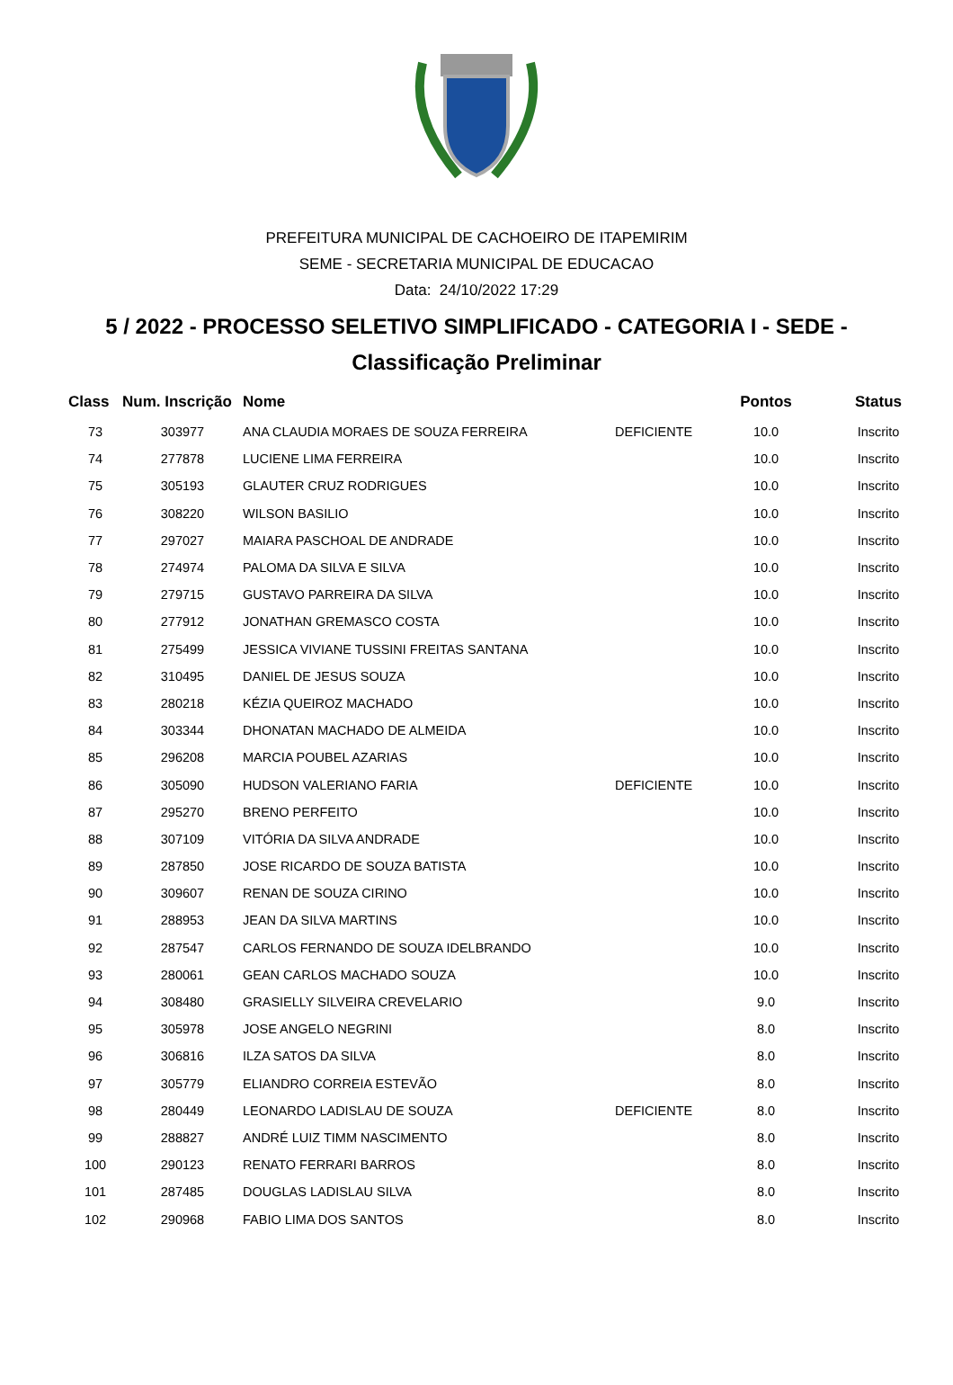PREFEITURA MUNICIPAL DE CACHOEIRO DE ITAPEMIRIM
SEME - SECRETARIA MUNICIPAL DE EDUCACAO
Data: 24/10/2022 17:29
5 / 2022 - PROCESSO SELETIVO SIMPLIFICADO - CATEGORIA I - SEDE -
Classificação Preliminar
| Class | Num. Inscrição | Nome | | Pontos | Status |
| --- | --- | --- | --- | --- | --- |
| 73 | 303977 | ANA CLAUDIA MORAES DE SOUZA FERREIRA | DEFICIENTE | 10.0 | Inscrito |
| 74 | 277878 | LUCIENE LIMA FERREIRA | | 10.0 | Inscrito |
| 75 | 305193 | GLAUTER CRUZ RODRIGUES | | 10.0 | Inscrito |
| 76 | 308220 | WILSON BASILIO | | 10.0 | Inscrito |
| 77 | 297027 | MAIARA PASCHOAL DE ANDRADE | | 10.0 | Inscrito |
| 78 | 274974 | PALOMA DA SILVA E SILVA | | 10.0 | Inscrito |
| 79 | 279715 | GUSTAVO PARREIRA DA SILVA | | 10.0 | Inscrito |
| 80 | 277912 | JONATHAN GREMASCO COSTA | | 10.0 | Inscrito |
| 81 | 275499 | JESSICA VIVIANE TUSSINI FREITAS SANTANA | | 10.0 | Inscrito |
| 82 | 310495 | DANIEL DE JESUS SOUZA | | 10.0 | Inscrito |
| 83 | 280218 | KÉZIA QUEIROZ MACHADO | | 10.0 | Inscrito |
| 84 | 303344 | DHONATAN MACHADO DE ALMEIDA | | 10.0 | Inscrito |
| 85 | 296208 | MARCIA POUBEL AZARIAS | | 10.0 | Inscrito |
| 86 | 305090 | HUDSON VALERIANO FARIA | DEFICIENTE | 10.0 | Inscrito |
| 87 | 295270 | BRENO PERFEITO | | 10.0 | Inscrito |
| 88 | 307109 | VITÓRIA DA SILVA ANDRADE | | 10.0 | Inscrito |
| 89 | 287850 | JOSE RICARDO DE SOUZA BATISTA | | 10.0 | Inscrito |
| 90 | 309607 | RENAN DE SOUZA CIRINO | | 10.0 | Inscrito |
| 91 | 288953 | JEAN DA SILVA MARTINS | | 10.0 | Inscrito |
| 92 | 287547 | CARLOS FERNANDO DE SOUZA IDELBRANDO | | 10.0 | Inscrito |
| 93 | 280061 | GEAN CARLOS MACHADO SOUZA | | 10.0 | Inscrito |
| 94 | 308480 | GRASIELLY SILVEIRA CREVELARIO | | 9.0 | Inscrito |
| 95 | 305978 | JOSE ANGELO NEGRINI | | 8.0 | Inscrito |
| 96 | 306816 | ILZA SATOS DA SILVA | | 8.0 | Inscrito |
| 97 | 305779 | ELIANDRO CORREIA ESTEVÃO | | 8.0 | Inscrito |
| 98 | 280449 | LEONARDO LADISLAU DE SOUZA | DEFICIENTE | 8.0 | Inscrito |
| 99 | 288827 | ANDRÉ LUIZ TIMM NASCIMENTO | | 8.0 | Inscrito |
| 100 | 290123 | RENATO FERRARI BARROS | | 8.0 | Inscrito |
| 101 | 287485 | DOUGLAS LADISLAU SILVA | | 8.0 | Inscrito |
| 102 | 290968 | FABIO LIMA DOS SANTOS | | 8.0 | Inscrito |